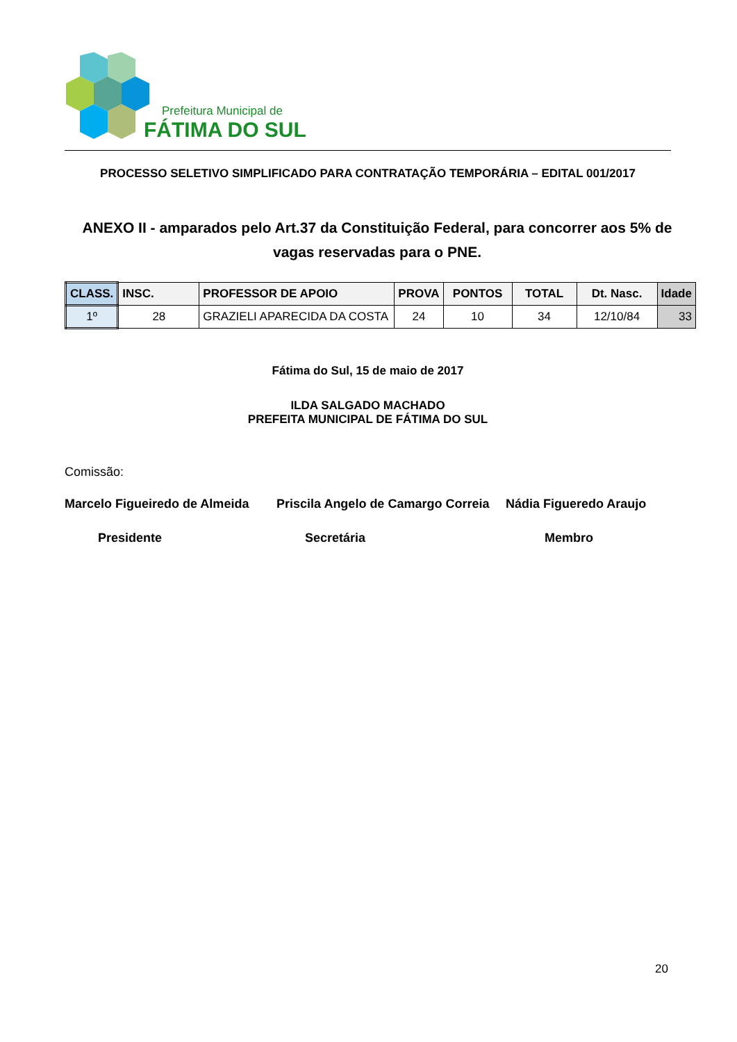Prefeitura Municipal de
FÁTIMA DO SUL
PROCESSO SELETIVO SIMPLIFICADO PARA CONTRATAÇÃO TEMPORÁRIA – EDITAL 001/2017
ANEXO II - amparados pelo Art.37 da Constituição Federal, para concorrer aos 5% de vagas reservadas para o PNE.
| CLASS. | INSC. | PROFESSOR DE APOIO | PROVA | PONTOS | TOTAL | Dt. Nasc. | Idade |
| --- | --- | --- | --- | --- | --- | --- | --- |
| 1º | 28 | GRAZIELI APARECIDA DA COSTA | 24 | 10 | 34 | 12/10/84 | 33 |
Fátima do Sul, 15 de maio de 2017
ILDA SALGADO MACHADO
PREFEITA MUNICIPAL DE FÁTIMA DO SUL
Comissão:
Marcelo Figueiredo de Almeida Priscila Angelo de Camargo Correia Nádia Figueredo Araujo
Presidente Secretária Membro
20